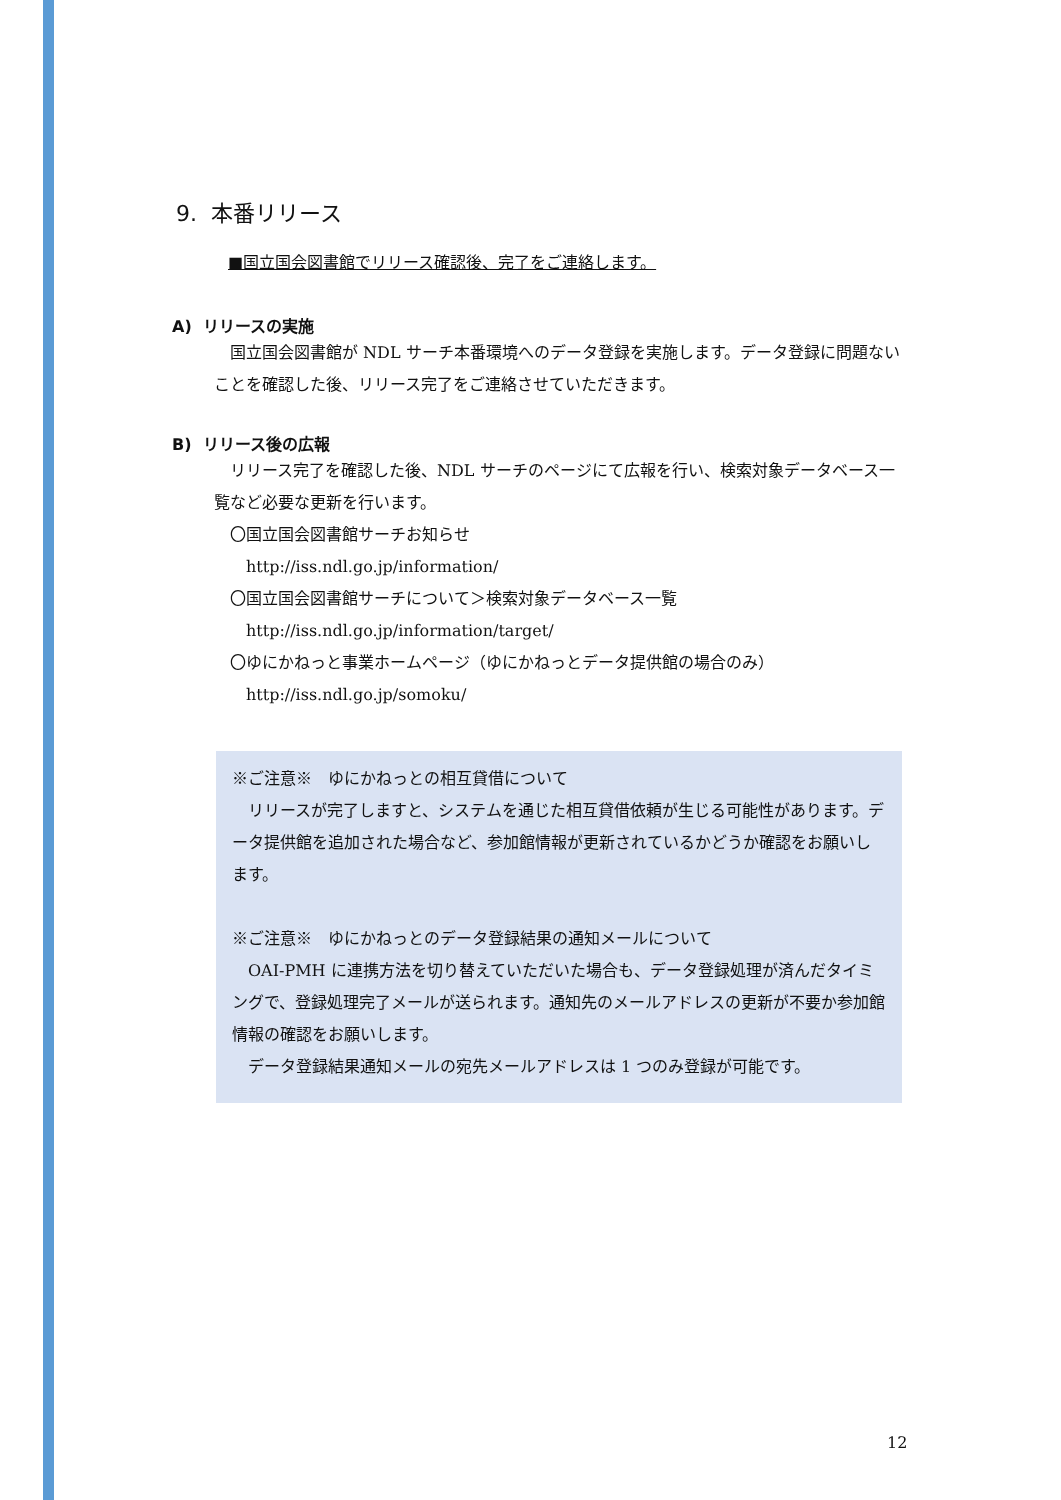9. 本番リリース
■国立国会図書館でリリース確認後、完了をご連絡します。
A) リリースの実施
　国立国会図書館が NDL サーチ本番環境へのデータ登録を実施します。データ登録に問題ないことを確認した後、リリース完了をご連絡させていただきます。
B) リリース後の広報
　リリース完了を確認した後、NDL サーチのページにて広報を行い、検索対象データベース一覧など必要な更新を行います。
　〇国立国会図書館サーチお知らせ
　　http://iss.ndl.go.jp/information/
　〇国立国会図書館サーチについて＞検索対象データベース一覧
　　http://iss.ndl.go.jp/information/target/
　〇ゆにかねっと事業ホームページ（ゆにかねっとデータ提供館の場合のみ）
　　http://iss.ndl.go.jp/somoku/
※ご注意※　ゆにかねっとの相互貸借について
　リリースが完了しますと、システムを通じた相互貸借依頼が生じる可能性があります。データ提供館を追加された場合など、参加館情報が更新されているかどうか確認をお願いします。
※ご注意※　ゆにかねっとのデータ登録結果の通知メールについて
　OAI-PMH に連携方法を切り替えていただいた場合も、データ登録処理が済んだタイミングで、登録処理完了メールが送られます。通知先のメールアドレスの更新が不要か参加館情報の確認をお願いします。
　データ登録結果通知メールの宛先メールアドレスは 1 つのみ登録が可能です。
12